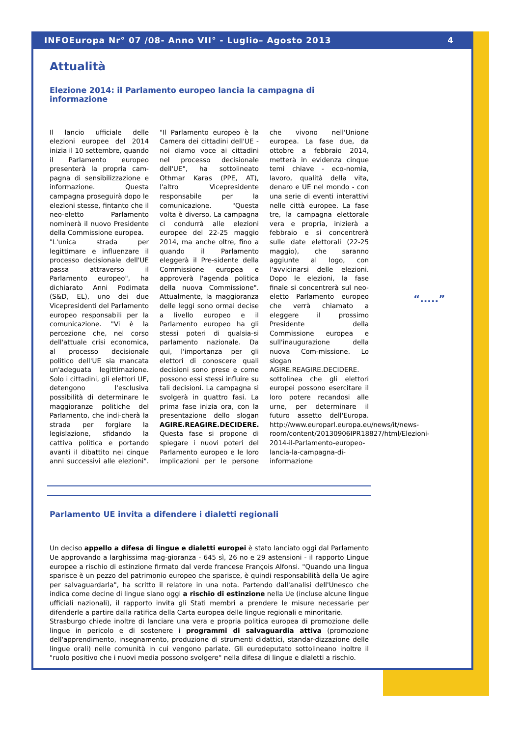INFOEuropa Nr° 07 /08- Anno VII° - Luglio– Agosto 2013 4
Attualità
Elezione 2014: il Parlamento europeo lancia la campagna di informazione
Il lancio ufficiale delle elezioni europee del 2014 inizia il 10 settembre, quando il Parlamento europeo presenterà la propria cam-pagna di sensibilizzazione e informazione. Questa campagna proseguirà dopo le elezioni stesse, fintanto che il neo-eletto Parlamento nominerà il nuovo Presidente della Commissione europea.
"L'unica strada per legittimare e influenzare il processo decisionale dell'UE passa attraverso il Parlamento europeo", ha dichiarato Anni Podimata (S&D, EL), uno dei due Vicepresidenti del Parlamento europeo responsabili per la comunicazione. "Vi è la percezione che, nel corso dell'attuale crisi economica, al processo decisionale politico dell'UE sia mancata un'adeguata legittimazione. Solo i cittadini, gli elettori UE, detengono l'esclusiva possibilità di determinare le maggioranze politiche del Parlamento, che indi-cherà la strada per forgiare la legislazione, sfidando la cattiva politica e portando avanti il dibattito nei cinque anni successivi alle elezioni". "Il Parlamento europeo è la Camera dei cittadini dell'UE - noi diamo voce ai cittadini nel processo decisionale dell'UE", ha sottolineato Othmar Karas (PPE, AT), l'altro Vicepresidente responsabile per la comunicazione. "Questa volta è diverso. La campagna ci condurrà alle elezioni europee del 22-25 maggio 2014, ma anche oltre, fino a quando il Parlamento eleggerà il Pre-sidente della Commissione europea e approverà l'agenda politica della nuova Commissione". Attualmente, la maggioranza delle leggi sono ormai decise a livello europeo e il Parlamento europeo ha gli stessi poteri di qualsia-si parlamento nazionale. Da qui, l'importanza per gli elettori di conoscere quali decisioni sono prese e come possono essi stessi influire su tali decisioni. La campagna si svolgerà in quattro fasi. La prima fase inizia ora, con la presentazione dello slogan AGIRE.REAGIRE.DECIDERE. Questa fase si propone di spiegare i nuovi poteri del Parlamento europeo e le loro implicazioni per le persone che vivono nell'Unione europea. La fase due, da ottobre a febbraio 2014, metterà in evidenza cinque temi chiave - eco-nomia, lavoro, qualità della vita, denaro e UE nel mondo - con una serie di eventi interattivi nelle città europee. La fase tre, la campagna elettorale vera e propria, inizierà a febbraio e si concentrerà sulle date elettorali (22-25 maggio), che saranno aggiunte al logo, con l'avvicinarsi delle elezioni. Dopo le elezioni, la fase finale si concentrerà sul neo-eletto Parlamento europeo che verrà chiamato a eleggere il prossimo Presidente della Commissione europea e sull'inaugurazione della nuova Com-missione. Lo slogan AGIRE.REAGIRE.DECIDERE. sottolinea che gli elettori europei possono esercitare il loro potere recandosi alle urne, per determinare il futuro assetto dell'Europa. http://www.europarl.europa.eu/news/it/news-room/content/20130906IPR18827/html/Elezioni-2014-il-Parlamento-europeo-lancia-la-campagna-di-informazione
Parlamento UE invita a difendere i dialetti regionali
Un deciso appello a difesa di lingue e dialetti europei è stato lanciato oggi dal Parlamento Ue approvando a larghissima mag-gioranza - 645 sì, 26 no e 29 astensioni - il rapporto Lingue europee a rischio di estinzione firmato dal verde francese François Alfonsi. "Quando una lingua sparisce è un pezzo del patrimonio europeo che sparisce, è quindi responsabilità della Ue agire per salvaguardarla", ha scritto il relatore in una nota. Partendo dall'analisi dell'Unesco che indica come decine di lingue siano oggi a rischio di estinzione nella Ue (incluse alcune lingue ufficiali nazionali), il rapporto invita gli Stati membri a prendere le misure necessarie per difenderle a partire dalla ratifica della Carta europea delle lingue regionali e minoritarie.
Strasburgo chiede inoltre di lanciare una vera e propria politica europea di promozione delle lingue in pericolo e di sostenere i programmi di salvaguardia attiva (promozione dell'apprendimento, insegnamento, produzione di strumenti didattici, standar-dizzazione delle lingue orali) nelle comunità in cui vengono parlate. Gli eurodeputato sottolineano inoltre il "ruolo positivo che i nuovi media possono svolgere" nella difesa di lingue e dialetti a rischio.
“.....”